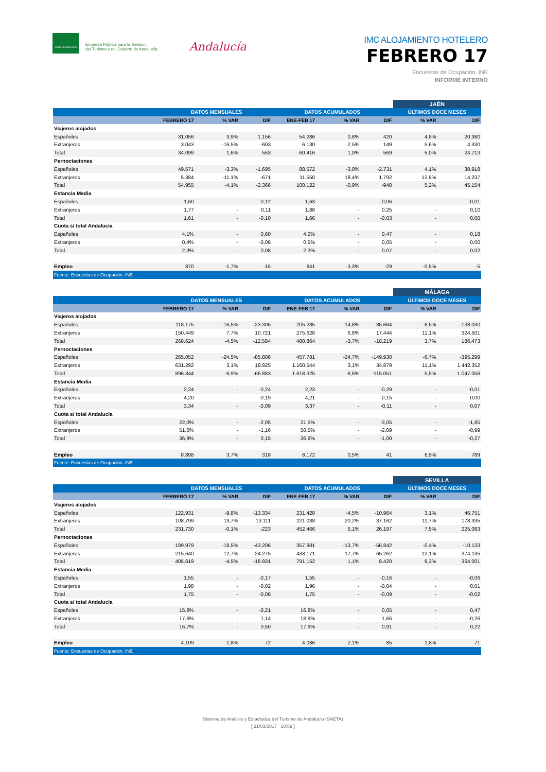JUNTA DE ANDALUCIA
Empresa Pública para la Gestión
del Turismo y del Deporte de Andalucía
Andalucía
IMC ALOJAMIENTO HOTELERO
FEBRERO 17
Encuestas de Ocupación. INE
INFORME INTERNO
| | | | | | | | JAÉN | |
| | DATOS MENSUALES | | | DATOS ACUMULADOS | | | ÚLTIMOS DOCE MESES | |
| | FEBRERO 17 | % VAR | DIF | ENE-FEB 17 | % VAR | DIF | % VAR | DIF |
| Viajeros alojados | | | | | | | | |
| Españoles | 31.056 | 3,9% | 1.156 | 54.286 | 0,8% | 420 | 4,8% | 20.380 |
| Extranjeros | 3.043 | -16,5% | -603 | 6.130 | 2,5% | 149 | 5,6% | 4.330 |
| Total | 34.099 | 1,6% | 553 | 60.416 | 1,0% | 569 | 5,0% | 24.713 |
| Pernoctaciones | | | | | | | | |
| Españoles | 49.571 | -3,3% | -1.695 | 88.572 | -3,0% | -2.731 | 4,1% | 30.918 |
| Extranjeros | 5.384 | -11,1% | -671 | 11.550 | 18,4% | 1.792 | 12,8% | 14.237 |
| Total | 54.955 | -4,1% | -2.366 | 100.122 | -0,9% | -940 | 5,2% | 45.154 |
| Estancia Media | | | | | | | | |
| Españoles | 1,60 | - | -0,12 | 1,63 | - | -0,06 | - | -0,01 |
| Extranjeros | 1,77 | - | 0,11 | 1,88 | - | 0,25 | - | 0,10 |
| Total | 1,61 | - | -0,10 | 1,66 | - | -0,03 | - | 0,00 |
| Cuota s/ total Andalucía | | | | | | | | |
| Españoles | 4,1% | - | 0,60 | 4,2% | - | 0,47 | - | 0,18 |
| Extranjeros | 0,4% | - | -0,08 | 0,5% | - | 0,05 | - | 0,00 |
| Total | 2,3% | - | 0,08 | 2,3% | - | 0,07 | - | 0,02 |
| Empleo | 870 | -1,7% | -15 | 841 | -3,3% | -29 | -0,5% | -5 |
| Fuente: Encuestas de Ocupación. INE | | | | | | | | |
| | | | | | | | MÁLAGA | |
| | DATOS MENSUALES | | | DATOS ACUMULADOS | | | ÚLTIMOS DOCE MESES | |
| | FEBRERO 17 | % VAR | DIF | ENE-FEB 17 | % VAR | DIF | % VAR | DIF |
| Viajeros alojados | | | | | | | | |
| Españoles | 118.175 | -16,5% | -23.305 | 205.235 | -14,8% | -35.664 | -6,5% | -138.030 |
| Extranjeros | 150.449 | 7,7% | 10.721 | 275.628 | 6,8% | 17.444 | 11,1% | 324.501 |
| Total | 268.624 | -4,5% | -12.584 | 480.864 | -3,7% | -18.219 | 3,7% | 186.473 |
| Pernoctaciones | | | | | | | | |
| Españoles | 265.052 | -24,5% | -85.808 | 457.781 | -24,7% | -149.930 | -6,7% | -395.299 |
| Extranjeros | 631.292 | 3,1% | 18.925 | 1.160.544 | 3,1% | 34.879 | 11,1% | 1.442.352 |
| Total | 896.344 | -6,9% | -66.883 | 1.618.325 | -6,6% | -115.051 | 5,5% | 1.047.056 |
| Estancia Media | | | | | | | | |
| Españoles | 2,24 | - | -0,24 | 2,23 | - | -0,29 | - | -0,01 |
| Extranjeros | 4,20 | - | -0,19 | 4,21 | - | -0,15 | - | 0,00 |
| Total | 3,34 | - | -0,09 | 3,37 | - | -0,11 | - | 0,07 |
| Cuota s/ total Andalucía | | | | | | | | |
| Españoles | 22,0% | - | -2,05 | 21,5% | - | -3,05 | - | -1,85 |
| Extranjeros | 51,6% | - | -1,16 | 50,5% | - | -2,09 | - | -0,99 |
| Total | 36,9% | - | 0,15 | 36,6% | - | -1,00 | - | -0,27 |
| Empleo | 8.898 | 3,7% | 318 | 8.172 | 0,5% | 41 | 6,9% | 789 |
| Fuente: Encuestas de Ocupación. INE | | | | | | | | |
| | | | | | | | SEVILLA | |
| | DATOS MENSUALES | | | DATOS ACUMULADOS | | | ÚLTIMOS DOCE MESES | |
| | FEBRERO 17 | % VAR | DIF | ENE-FEB 17 | % VAR | DIF | % VAR | DIF |
| Viajeros alojados | | | | | | | | |
| Españoles | 122.931 | -9,8% | -13.334 | 231.428 | -4,5% | -10.964 | 3,1% | 46.751 |
| Extranjeros | 108.799 | 13,7% | 13.111 | 221.038 | 20,2% | 37.162 | 11,7% | 178.335 |
| Total | 231.730 | -0,1% | -223 | 452.466 | 6,1% | 26.197 | 7,5% | 225.083 |
| Pernoctaciones | | | | | | | | |
| Españoles | 189.979 | -18,5% | -43.206 | 357.981 | -13,7% | -56.842 | -0,4% | -10.133 |
| Extranjeros | 215.640 | 12,7% | 24.275 | 433.171 | 17,7% | 65.262 | 12,1% | 374.135 |
| Total | 405.619 | -4,5% | -18.931 | 791.152 | 1,1% | 8.420 | 6,3% | 364.001 |
| Estancia Media | | | | | | | | |
| Españoles | 1,55 | - | -0,17 | 1,55 | - | -0,16 | - | -0,06 |
| Extranjeros | 1,98 | - | -0,02 | 1,96 | - | -0,04 | - | 0,01 |
| Total | 1,75 | - | -0,08 | 1,75 | - | -0,09 | - | -0,02 |
| Cuota s/ total Andalucía | | | | | | | | |
| Españoles | 15,8% | - | -0,21 | 16,8% | - | 0,05 | - | 0,47 |
| Extranjeros | 17,6% | - | 1,14 | 18,9% | - | 1,66 | - | -0,26 |
| Total | 16,7% | - | 0,50 | 17,9% | - | 0,91 | - | 0,22 |
| Empleo | 4.109 | 1,8% | 72 | 4.086 | 2,1% | 85 | 1,8% | 71 |
| Fuente: Encuestas de Ocupación. INE | | | | | | | | |
Sistema de Análisis y Estadística del Turismo de Andalucía (SAETA)
[ 31/03/2017 10:59 ]